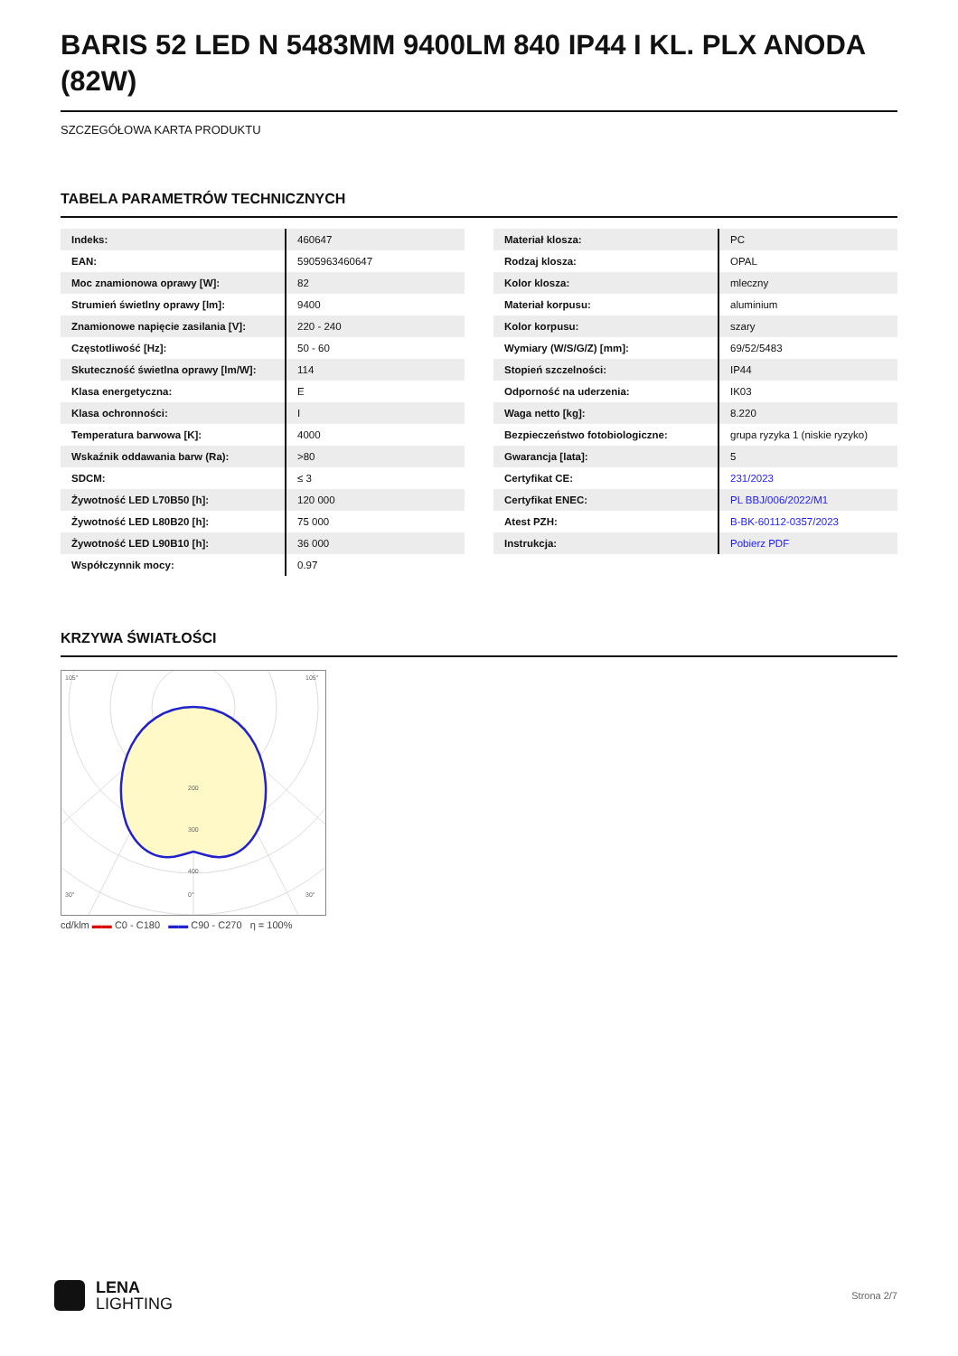BARIS 52 LED N 5483MM 9400LM 840 IP44 I KL. PLX ANODA (82W)
SZCZEGÓŁOWA KARTA PRODUKTU
TABELA PARAMETRÓW TECHNICZNYCH
| Indeks: | 460647 |
| EAN: | 5905963460647 |
| Moc znamionowa oprawy [W]: | 82 |
| Strumień świetlny oprawy [lm]: | 9400 |
| Znamionowe napięcie zasilania [V]: | 220 - 240 |
| Częstotliwość [Hz]: | 50 - 60 |
| Skuteczność świetlna oprawy [lm/W]: | 114 |
| Klasa energetyczna: | E |
| Klasa ochronności: | I |
| Temperatura barwowa [K]: | 4000 |
| Wskaźnik oddawania barw (Ra): | >80 |
| SDCM: | ≤ 3 |
| Żywotność LED L70B50 [h]: | 120 000 |
| Żywotność LED L80B20 [h]: | 75 000 |
| Żywotność LED L90B10 [h]: | 36 000 |
| Współczynnik mocy: | 0.97 |
| Materiał klosza: | PC |
| Rodzaj klosza: | OPAL |
| Kolor klosza: | mleczny |
| Materiał korpusu: | aluminium |
| Kolor korpusu: | szary |
| Wymiary (W/S/G/Z) [mm]: | 69/52/5483 |
| Stopień szczelności: | IP44 |
| Odporność na uderzenia: | IK03 |
| Waga netto [kg]: | 8.220 |
| Bezpieczeństwo fotobiologiczne: | grupa ryzyka 1 (niskie ryzyko) |
| Gwarancja [lata]: | 5 |
| Certyfikat CE: | 231/2023 |
| Certyfikat ENEC: | PL BBJ/006/2022/M1 |
| Atest PZH: | B-BK-60112-0357/2023 |
| Instrukcja: | Pobierz PDF |
KRZYWA ŚWIATŁOŚCI
105°
105°
30°
0°
30°
200
300
400
cd/klm ▬▬ C0 - C180 ▬▬ C90 - C270 η = 100%
LENA
LIGHTING
Strona 2/7